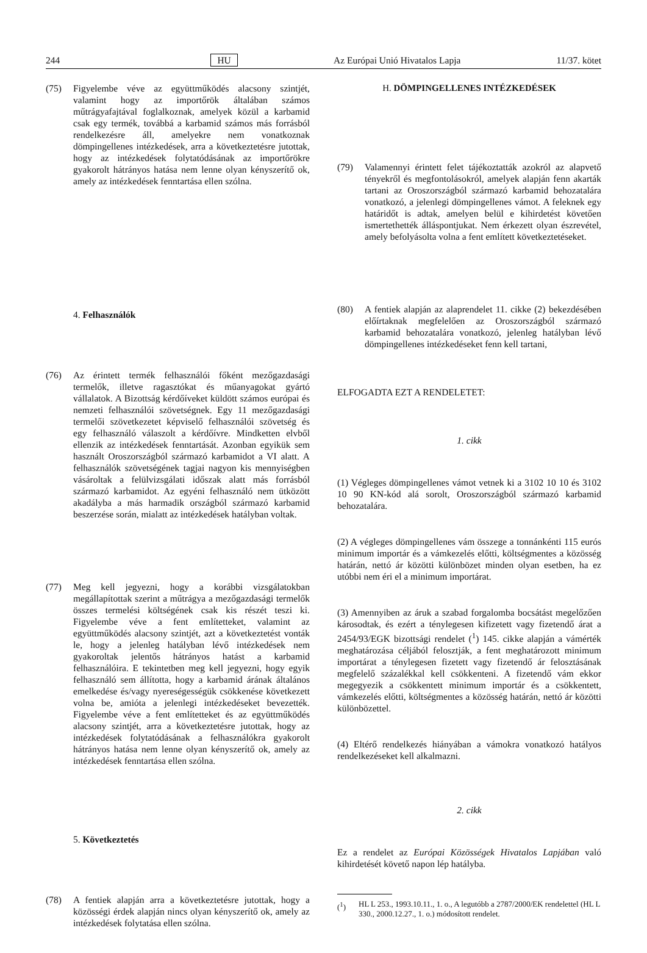244 HU Az Európai Unió Hivatalos Lapja 11/37. kötet
(75) Figyelembe véve az együttműködés alacsony szintjét, valamint hogy az importőrök általában számos műtrágyafajtával foglalkoznak, amelyek közül a karbamid csak egy termék, továbbá a karbamid számos más forrásból rendelkezésre áll, amelyekre nem vonatkoznak dömpingellenes intézkedések, arra a következtetésre jutottak, hogy az intézkedések folytatódásának az importőrökre gyakorolt hátrányos hatása nem lenne olyan kényszerítő ok, amely az intézkedések fenntartása ellen szólna.
4. Felhasználók
(76) Az érintett termék felhasználói főként mezőgazdasági termelők, illetve ragasztókat és műanyagokat gyártó vállalatok. A Bizottság kérdőíveket küldött számos európai és nemzeti felhasználói szövetségnek. Egy 11 mezőgazdasági termelői szövetkezetet képviselő felhasználói szövetség és egy felhasználó válaszolt a kérdőívre. Mindketten elvből ellenzik az intézkedések fenntartását. Azonban egyikük sem használt Oroszországból származó karbamidot a VI alatt. A felhasználók szövetségének tagjai nagyon kis mennyiségben vásároltak a felülvizsgálati időszak alatt más forrásból származó karbamidot. Az egyéni felhasználó nem ütközött akadályba a más harmadik országból származó karbamid beszerzése során, mialatt az intézkedések hatályban voltak.
(77) Meg kell jegyezni, hogy a korábbi vizsgálatokban megállapítottak szerint a műtrágya a mezőgazdasági termelők összes termelési költségének csak kis részét teszi ki. Figyelembe véve a fent említetteket, valamint az együttműködés alacsony szintjét, azt a következtetést vonták le, hogy a jelenleg hatályban lévő intézkedések nem gyakoroltak jelentős hátrányos hatást a karbamid felhasználóira. E tekintetben meg kell jegyezni, hogy egyik felhasználó sem állította, hogy a karbamid árának általános emelkedése és/vagy nyereségességük csökkenése következett volna be, amióta a jelenlegi intézkedéseket bevezették. Figyelembe véve a fent említetteket és az együttműködés alacsony szintjét, arra a következtetésre jutottak, hogy az intézkedések folytatódásának a felhasználókra gyakorolt hátrányos hatása nem lenne olyan kényszerítő ok, amely az intézkedések fenntartása ellen szólna.
5. Következtetés
(78) A fentiek alapján arra a következtetésre jutottak, hogy a közösségi érdek alapján nincs olyan kényszerítő ok, amely az intézkedések folytatása ellen szólna.
H. DÖMPINGELLENES INTÉZKEDÉSEK
(79) Valamennyi érintett felet tájékoztatták azokról az alapvető tényekről és megfontolásokról, amelyek alapján fenn akarták tartani az Oroszországból származó karbamid behozatalára vonatkozó, a jelenlegi dömpingellenes vámot. A feleknek egy határidőt is adtak, amelyen belül e kihirdetést követően ismertethették álláspontjukat. Nem érkezett olyan észrevétel, amely befolyásolta volna a fent említett következtetéseket.
(80) A fentiek alapján az alaprendelet 11. cikke (2) bekezdésében előírtaknak megfelelően az Oroszországból származó karbamid behozatalára vonatkozó, jelenleg hatályban lévő dömpingellenes intézkedéseket fenn kell tartani,
ELFOGADTA EZT A RENDELETET:
1. cikk
(1) Végleges dömpingellenes vámot vetnek ki a 3102 10 10 és 3102 10 90 KN-kód alá sorolt, Oroszországból származó karbamid behozatalára.
(2) A végleges dömpingellenes vám összege a tonnánkénti 115 eurós minimum importár és a vámkezelés előtti, költségmentes a közösség határán, nettó ár közötti különbözet minden olyan esetben, ha ez utóbbi nem éri el a minimum importárat.
(3) Amennyiben az áruk a szabad forgalomba bocsátást megelőzően károsodtak, és ezért a ténylegesen kifizetett vagy fizetendő árat a 2454/93/EGK bizottsági rendelet (<sup>1</sup>) 145. cikke alapján a vámérték meghatározása céljából felosztják, a fent meghatározott minimum importárat a ténylegesen fizetett vagy fizetendő ár felosztásának megfelelő százalékkal kell csökkenteni. A fizetendő vám ekkor megegyezik a csökkentett minimum importár és a csökkentett, vámkezelés előtti, költségmentes a közösség határán, nettó ár közötti különbözettel.
(4) Eltérő rendelkezés hiányában a vámokra vonatkozó hatályos rendelkezéseket kell alkalmazni.
2. cikk
Ez a rendelet az Európai Közösségek Hivatalos Lapjában való kihirdetését követő napon lép hatályba.
(<sup>1</sup>) HL L 253., 1993.10.11., 1. o., A legutóbb a 2787/2000/EK rendelettel (HL L 330., 2000.12.27., 1. o.) módosított rendelet.